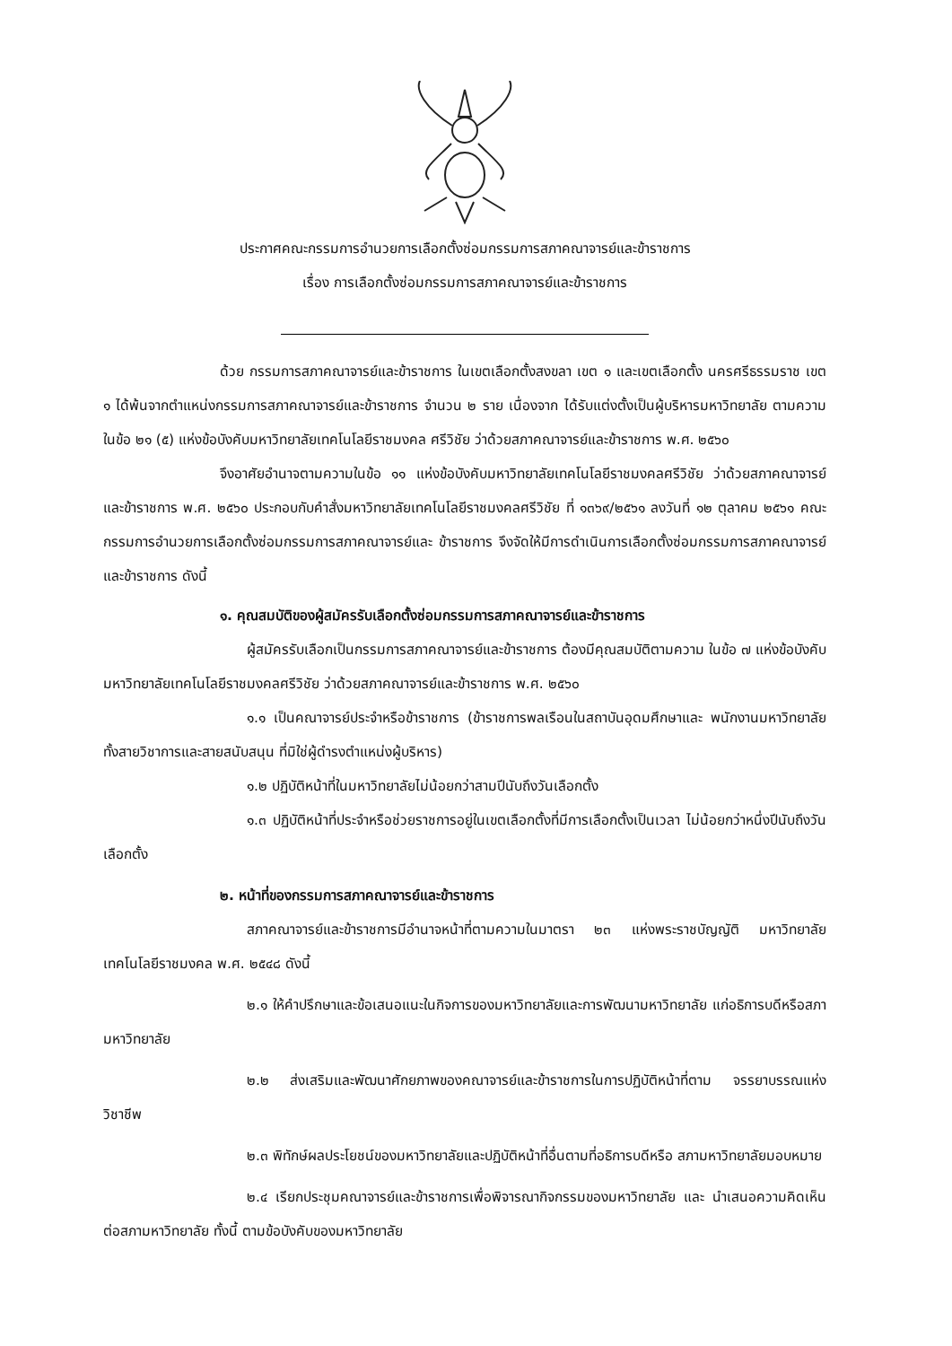ประกาศคณะกรรมการอำนวยการเลือกตั้งซ่อมกรรมการสภาคณาจารย์และข้าราชการ
เรื่อง การเลือกตั้งซ่อมกรรมการสภาคณาจารย์และข้าราชการ
ด้วย กรรมการสภาคณาจารย์และข้าราชการ ในเขตเลือกตั้งสงขลา เขต ๑ และเขตเลือกตั้ง นครศรีธรรมราช เขต ๑ ได้พ้นจากตำแหน่งกรรมการสภาคณาจารย์และข้าราชการ จำนวน ๒ ราย เนื่องจาก ได้รับแต่งตั้งเป็นผู้บริหารมหาวิทยาลัย ตามความในข้อ ๒๑ (๕) แห่งข้อบังคับมหาวิทยาลัยเทคโนโลยีราชมงคล ศรีวิชัย ว่าด้วยสภาคณาจารย์และข้าราชการ พ.ศ. ๒๕๖๐
จึงอาศัยอำนาจตามความในข้อ ๑๑ แห่งข้อบังคับมหาวิทยาลัยเทคโนโลยีราชมงคลศรีวิชัย ว่าด้วยสภาคณาจารย์และข้าราชการ พ.ศ. ๒๕๖๐ ประกอบกับคำสั่งมหาวิทยาลัยเทคโนโลยีราชมงคลศรีวิชัย ที่ ๑๓๖๙/๒๕๖๑ ลงวันที่ ๑๒ ตุลาคม ๒๕๖๑ คณะกรรมการอำนวยการเลือกตั้งซ่อมกรรมการสภาคณาจารย์และ ข้าราชการ จึงจัดให้มีการดำเนินการเลือกตั้งซ่อมกรรมการสภาคณาจารย์และข้าราชการ ดังนี้
๑. คุณสมบัติของผู้สมัครรับเลือกตั้งซ่อมกรรมการสภาคณาจารย์และข้าราชการ
ผู้สมัครรับเลือกเป็นกรรมการสภาคณาจารย์และข้าราชการ ต้องมีคุณสมบัติตามความ ในข้อ ๗ แห่งข้อบังคับมหาวิทยาลัยเทคโนโลยีราชมงคลศรีวิชัย ว่าด้วยสภาคณาจารย์และข้าราชการ พ.ศ. ๒๕๖๐
๑.๑ เป็นคณาจารย์ประจำหรือข้าราชการ (ข้าราชการพลเรือนในสถาบันอุดมศึกษาและ พนักงานมหาวิทยาลัย ทั้งสายวิชาการและสายสนับสนุน ที่มิใช่ผู้ดำรงตำแหน่งผู้บริหาร)
๑.๒ ปฏิบัติหน้าที่ในมหาวิทยาลัยไม่น้อยกว่าสามปีนับถึงวันเลือกตั้ง
๑.๓ ปฏิบัติหน้าที่ประจำหรือช่วยราชการอยู่ในเขตเลือกตั้งที่มีการเลือกตั้งเป็นเวลา ไม่น้อยกว่าหนึ่งปีนับถึงวันเลือกตั้ง
๒. หน้าที่ของกรรมการสภาคณาจารย์และข้าราชการ
สภาคณาจารย์และข้าราชการมีอำนาจหน้าที่ตามความในมาตรา ๒๓ แห่งพระราชบัญญัติ มหาวิทยาลัยเทคโนโลยีราชมงคล พ.ศ. ๒๕๔๘ ดังนี้
๒.๑ ให้คำปรึกษาและข้อเสนอแนะในกิจการของมหาวิทยาลัยและการพัฒนามหาวิทยาลัย แก่อธิการบดีหรือสภามหาวิทยาลัย
๒.๒ ส่งเสริมและพัฒนาศักยภาพของคณาจารย์และข้าราชการในการปฏิบัติหน้าที่ตาม จรรยาบรรณแห่งวิชาชีพ
๒.๓ พิทักษ์ผลประโยชน์ของมหาวิทยาลัยและปฏิบัติหน้าที่อื่นตามที่อธิการบดีหรือ สภามหาวิทยาลัยมอบหมาย
๒.๔ เรียกประชุมคณาจารย์และข้าราชการเพื่อพิจารณากิจกรรมของมหาวิทยาลัย และ นำเสนอความคิดเห็นต่อสภามหาวิทยาลัย ทั้งนี้ ตามข้อบังคับของมหาวิทยาลัย